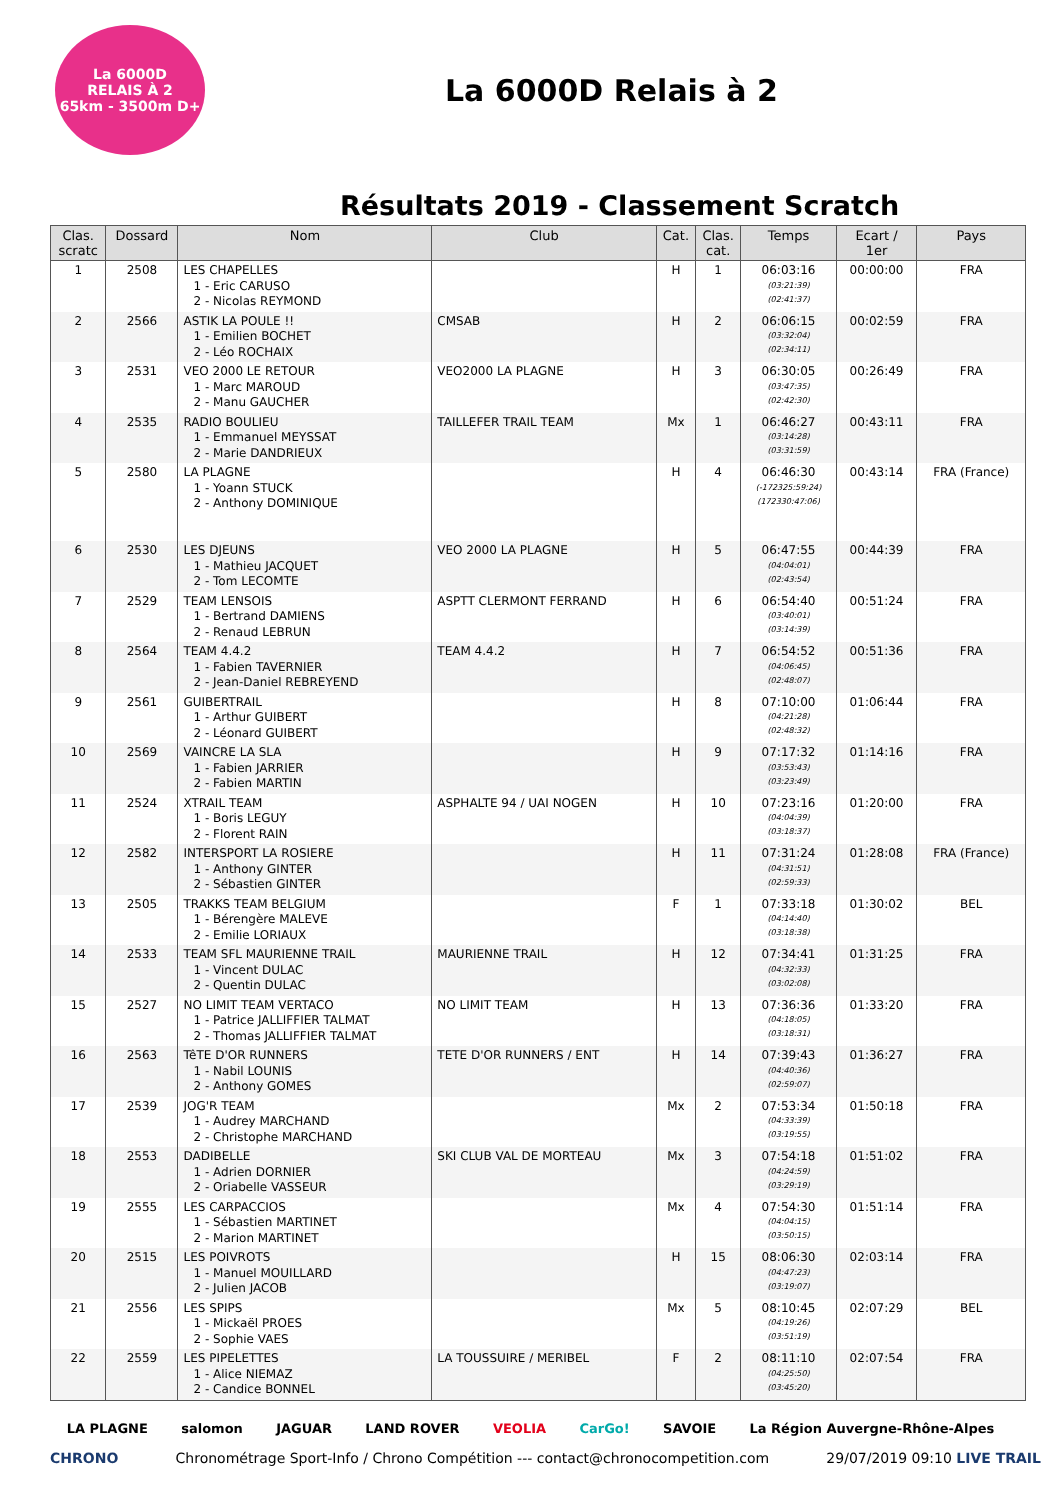La 6000D
RELAIS À 2
65km - 3500m D+
La 6000D Relais à 2
Résultats 2019 - Classement Scratch
| Clas. scratc | Dossard | Nom | Club | Cat. | Clas. cat. | Temps | Ecart / 1er | Pays |
| --- | --- | --- | --- | --- | --- | --- | --- | --- |
| 1 | 2508 | LES CHAPELLES 1 - Eric CARUSO 2 - Nicolas REYMOND | | H | 1 | 06:03:16 (03:21:39) (02:41:37) | 00:00:00 | FRA |
| 2 | 2566 | ASTIK LA POULE !! 1 - Emilien BOCHET 2 - Léo ROCHAIX | CMSAB | H | 2 | 06:06:15 (03:32:04) (02:34:11) | 00:02:59 | FRA |
| 3 | 2531 | VEO 2000 LE RETOUR 1 - Marc MAROUD 2 - Manu GAUCHER | VEO2000 LA PLAGNE | H | 3 | 06:30:05 (03:47:35) (02:42:30) | 00:26:49 | FRA |
| 4 | 2535 | RADIO BOULIEU 1 - Emmanuel MEYSSAT 2 - Marie DANDRIEUX | TAILLEFER TRAIL TEAM | Mx | 1 | 06:46:27 (03:14:28) (03:31:59) | 00:43:11 | FRA |
| 5 | 2580 | LA PLAGNE 1 - Yoann STUCK 2 - Anthony DOMINIQUE | | H | 4 | 06:46:30 (-172325:59:24) (172330:47:06) | 00:43:14 | FRA (France) |
| 6 | 2530 | LES DJEUNS 1 - Mathieu JACQUET 2 - Tom LECOMTE | VEO 2000 LA PLAGNE | H | 5 | 06:47:55 (04:04:01) (02:43:54) | 00:44:39 | FRA |
| 7 | 2529 | TEAM LENSOIS 1 - Bertrand DAMIENS 2 - Renaud LEBRUN | ASPTT CLERMONT FERRAND | H | 6 | 06:54:40 (03:40:01) (03:14:39) | 00:51:24 | FRA |
| 8 | 2564 | TEAM 4.4.2 1 - Fabien TAVERNIER 2 - Jean-Daniel REBREYEND | TEAM 4.4.2 | H | 7 | 06:54:52 (04:06:45) (02:48:07) | 00:51:36 | FRA |
| 9 | 2561 | GUIBERTRAIL 1 - Arthur GUIBERT 2 - Léonard GUIBERT | | H | 8 | 07:10:00 (04:21:28) (02:48:32) | 01:06:44 | FRA |
| 10 | 2569 | VAINCRE LA SLA 1 - Fabien JARRIER 2 - Fabien MARTIN | | H | 9 | 07:17:32 (03:53:43) (03:23:49) | 01:14:16 | FRA |
| 11 | 2524 | XTRAIL TEAM 1 - Boris LEGUY 2 - Florent RAIN | ASPHALTE 94 / UAI NOGEN | H | 10 | 07:23:16 (04:04:39) (03:18:37) | 01:20:00 | FRA |
| 12 | 2582 | INTERSPORT LA ROSIERE 1 - Anthony GINTER 2 - Sébastien GINTER | | H | 11 | 07:31:24 (04:31:51) (02:59:33) | 01:28:08 | FRA (France) |
| 13 | 2505 | TRAKKS TEAM BELGIUM 1 - Bérengère MALEVE 2 - Emilie LORIAUX | | F | 1 | 07:33:18 (04:14:40) (03:18:38) | 01:30:02 | BEL |
| 14 | 2533 | TEAM SFL MAURIENNE TRAIL 1 - Vincent DULAC 2 - Quentin DULAC | MAURIENNE TRAIL | H | 12 | 07:34:41 (04:32:33) (03:02:08) | 01:31:25 | FRA |
| 15 | 2527 | NO LIMIT TEAM VERTACO 1 - Patrice JALLIFFIER TALMAT 2 - Thomas JALLIFFIER TALMAT | NO LIMIT TEAM | H | 13 | 07:36:36 (04:18:05) (03:18:31) | 01:33:20 | FRA |
| 16 | 2563 | TêTE D'OR RUNNERS 1 - Nabil LOUNIS 2 - Anthony GOMES | TETE D'OR RUNNERS / ENT | H | 14 | 07:39:43 (04:40:36) (02:59:07) | 01:36:27 | FRA |
| 17 | 2539 | JOG'R TEAM 1 - Audrey MARCHAND 2 - Christophe MARCHAND | | Mx | 2 | 07:53:34 (04:33:39) (03:19:55) | 01:50:18 | FRA |
| 18 | 2553 | DADIBELLE 1 - Adrien DORNIER 2 - Oriabelle VASSEUR | SKI CLUB VAL DE MORTEAU | Mx | 3 | 07:54:18 (04:24:59) (03:29:19) | 01:51:02 | FRA |
| 19 | 2555 | LES CARPACCIOS 1 - Sébastien MARTINET 2 - Marion MARTINET | | Mx | 4 | 07:54:30 (04:04:15) (03:50:15) | 01:51:14 | FRA |
| 20 | 2515 | LES POIVROTS 1 - Manuel MOUILLARD 2 - Julien JACOB | | H | 15 | 08:06:30 (04:47:23) (03:19:07) | 02:03:14 | FRA |
| 21 | 2556 | LES SPIPS 1 - Mickaël PROES 2 - Sophie VAES | | Mx | 5 | 08:10:45 (04:19:26) (03:51:19) | 02:07:29 | BEL |
| 22 | 2559 | LES PIPELETTES 1 - Alice NIEMAZ 2 - Candice BONNEL | LA TOUSSUIRE / MERIBEL | F | 2 | 08:11:10 (04:25:50) (03:45:20) | 02:07:54 | FRA |
LA PLAGNE salomon JAGUAR LAND ROVER VEOLIA CarGo! SAVOIE La Région Auvergne-Rhône-Alpes
CHRONO Chronométrage Sport-Info / Chrono Compétition --- contact@chronocompetition.com 29/07/2019 09:10 LIVE TRAIL